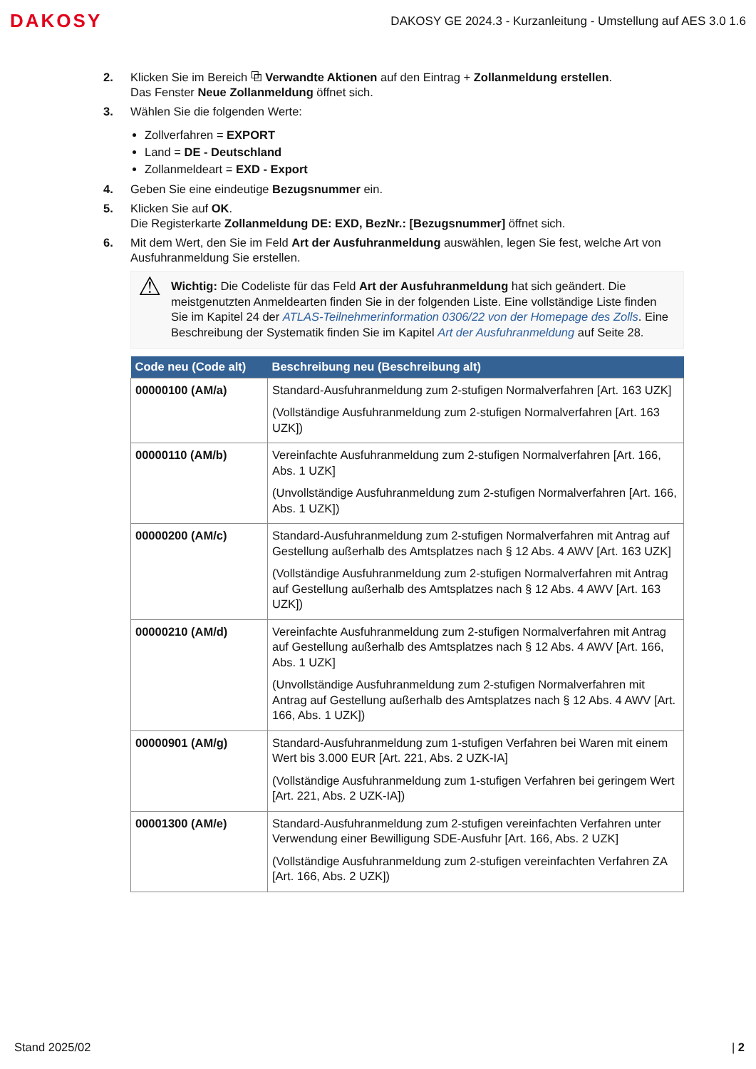DAKOSY DAKOSY GE 2024.3 - Kurzanleitung - Umstellung auf AES 3.0 1.6
2. Klicken Sie im Bereich ⧉ Verwandte Aktionen auf den Eintrag + Zollanmeldung erstellen.
Das Fenster Neue Zollanmeldung öffnet sich.
3. Wählen Sie die folgenden Werte:
Zollverfahren = EXPORT
Land = DE - Deutschland
Zollanmeldeart = EXD - Export
4. Geben Sie eine eindeutige Bezugsnummer ein.
5. Klicken Sie auf OK.
Die Registerkarte Zollanmeldung DE: EXD, BezNr.: [Bezugsnummer] öffnet sich.
6. Mit dem Wert, den Sie im Feld Art der Ausfuhranmeldung auswählen, legen Sie fest, welche Art von Ausfuhranmeldung Sie erstellen.
⚠ Wichtig: Die Codeliste für das Feld Art der Ausfuhranmeldung hat sich geändert. Die meistgenutzten Anmeldearten finden Sie in der folgenden Liste. Eine vollständige Liste finden Sie im Kapitel 24 der ATLAS-Teilnehmerinformation 0306/22 von der Homepage des Zolls. Eine Beschreibung der Systematik finden Sie im Kapitel Art der Ausfuhranmeldung auf Seite 28.
| Code neu (Code alt) | Beschreibung neu (Beschreibung alt) |
| --- | --- |
| 00000100 (AM/a) | Standard-Ausfuhranmeldung zum 2-stufigen Normalverfahren [Art. 163 UZK] (Vollständige Ausfuhranmeldung zum 2-stufigen Normalverfahren [Art. 163 UZK]) |
| 00000110 (AM/b) | Vereinfachte Ausfuhranmeldung zum 2-stufigen Normalverfahren [Art. 166, Abs. 1 UZK] (Unvollständige Ausfuhranmeldung zum 2-stufigen Normalverfahren [Art. 166, Abs. 1 UZK]) |
| 00000200 (AM/c) | Standard-Ausfuhranmeldung zum 2-stufigen Normalverfahren mit Antrag auf Gestellung außerhalb des Amtsplatzes nach § 12 Abs. 4 AWV [Art. 163 UZK] (Vollständige Ausfuhranmeldung zum 2-stufigen Normalverfahren mit Antrag auf Gestellung außerhalb des Amtsplatzes nach § 12 Abs. 4 AWV [Art. 163 UZK]) |
| 00000210 (AM/d) | Vereinfachte Ausfuhranmeldung zum 2-stufigen Normalverfahren mit Antrag auf Gestellung außerhalb des Amtsplatzes nach § 12 Abs. 4 AWV [Art. 166, Abs. 1 UZK] (Unvollständige Ausfuhranmeldung zum 2-stufigen Normalverfahren mit Antrag auf Gestellung außerhalb des Amtsplatzes nach § 12 Abs. 4 AWV [Art. 166, Abs. 1 UZK]) |
| 00000901 (AM/g) | Standard-Ausfuhranmeldung zum 1-stufigen Verfahren bei Waren mit einem Wert bis 3.000 EUR [Art. 221, Abs. 2 UZK-IA] (Vollständige Ausfuhranmeldung zum 1-stufigen Verfahren bei geringem Wert [Art. 221, Abs. 2 UZK-IA]) |
| 00001300 (AM/e) | Standard-Ausfuhranmeldung zum 2-stufigen vereinfachten Verfahren unter Verwendung einer Bewilligung SDE-Ausfuhr [Art. 166, Abs. 2 UZK] (Vollständige Ausfuhranmeldung zum 2-stufigen vereinfachten Verfahren ZA [Art. 166, Abs. 2 UZK]) |
Stand 2025/02 | 2